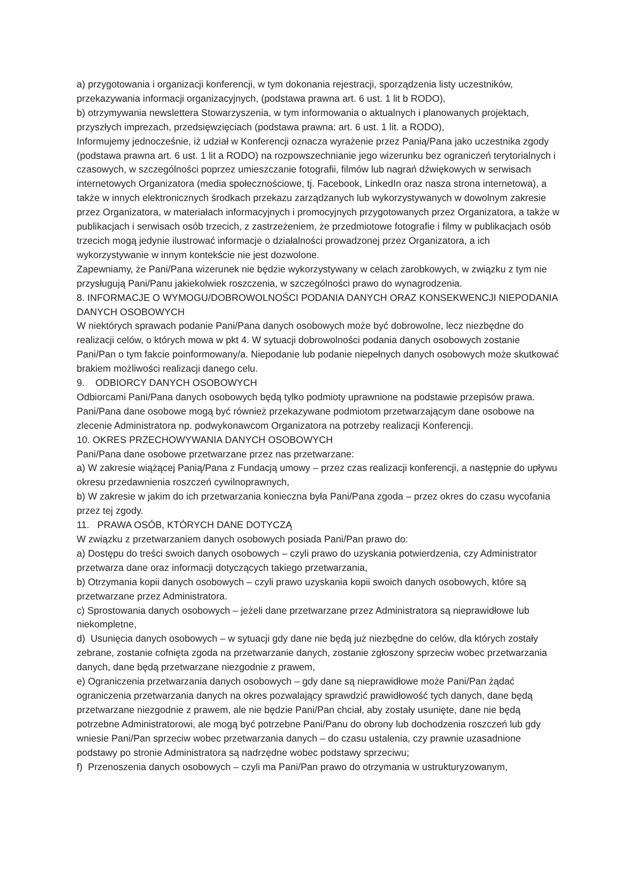a) przygotowania i organizacji konferencji, w tym dokonania rejestracji, sporządzenia listy uczestników, przekazywania informacji organizacyjnych, (podstawa prawna art. 6 ust. 1 lit b RODO),
b) otrzymywania newslettera Stowarzyszenia, w tym informowania o aktualnych i planowanych projektach, przyszłych imprezach, przedsięwzięciach (podstawa prawna: art. 6 ust. 1 lit. a RODO),
Informujemy jednocześnie, iż udział w Konferencji oznacza wyrażenie przez Panią/Pana jako uczestnika zgody (podstawa prawna art. 6 ust. 1 lit a RODO) na rozpowszechnianie jego wizerunku bez ograniczeń terytorialnych i czasowych, w szczególności poprzez umieszczanie fotografii, filmów lub nagrań dźwiękowych w serwisach internetowych Organizatora (media społecznościowe, tj. Facebook, LinkedIn oraz nasza strona internetowa), a także w innych elektronicznych środkach przekazu zarządzanych lub wykorzystywanych w dowolnym zakresie przez Organizatora, w materiałach informacyjnych i promocyjnych przygotowanych przez Organizatora, a także w publikacjach i serwisach osób trzecich, z zastrzeżeniem, że przedmiotowe fotografie i filmy w publikacjach osób trzecich mogą jedynie ilustrować informacje o działalności prowadzonej przez Organizatora, a ich wykorzystywanie w innym kontekście nie jest dozwolone.
Zapewniamy, że Pani/Pana wizerunek nie będzie wykorzystywany w celach zarobkowych, w związku z tym nie przysługują Pani/Panu jakiekolwiek roszczenia, w szczególności prawo do wynagrodzenia.
8. INFORMACJE O WYMOGU/DOBROWOLNOŚCI PODANIA DANYCH ORAZ KONSEKWENCJI NIEPODANIA DANYCH OSOBOWYCH
W niektórych sprawach podanie Pani/Pana danych osobowych może być dobrowolne, lecz niezbędne do realizacji celów, o których mowa w pkt 4. W sytuacji dobrowolności podania danych osobowych zostanie Pani/Pan o tym fakcie poinformowany/a. Niepodanie lub podanie niepełnych danych osobowych może skutkować brakiem możliwości realizacji danego celu.
9. ODBIORCY DANYCH OSOBOWYCH
Odbiorcami Pani/Pana danych osobowych będą tylko podmioty uprawnione na podstawie przepisów prawa. Pani/Pana dane osobowe mogą być również przekazywane podmiotom przetwarzającym dane osobowe na zlecenie Administratora np. podwykonawcom Organizatora na potrzeby realizacji Konferencji.
10. OKRES PRZECHOWYWANIA DANYCH OSOBOWYCH
Pani/Pana dane osobowe przetwarzane przez nas przetwarzane:
a) W zakresie wiążącej Panią/Pana z Fundacją umowy – przez czas realizacji konferencji, a następnie do upływu okresu przedawnienia roszczeń cywilnoprawnych,
b) W zakresie w jakim do ich przetwarzania konieczna była Pani/Pana zgoda – przez okres do czasu wycofania przez tej zgody.
11. PRAWA OSÓB, KTÓRYCH DANE DOTYCZĄ
W związku z przetwarzaniem danych osobowych posiada Pani/Pan prawo do:
a) Dostępu do treści swoich danych osobowych – czyli prawo do uzyskania potwierdzenia, czy Administrator przetwarza dane oraz informacji dotyczących takiego przetwarzania,
b) Otrzymania kopii danych osobowych – czyli prawo uzyskania kopii swoich danych osobowych, które są przetwarzane przez Administratora.
c) Sprostowania danych osobowych – jeżeli dane przetwarzane przez Administratora są nieprawidłowe lub niekompletne,
d) Usunięcia danych osobowych – w sytuacji gdy dane nie będą już niezbędne do celów, dla których zostały zebrane, zostanie cofnięta zgoda na przetwarzanie danych, zostanie zgłoszony sprzeciw wobec przetwarzania danych, dane będą przetwarzane niezgodnie z prawem,
e) Ograniczenia przetwarzania danych osobowych – gdy dane są nieprawidłowe może Pani/Pan żądać ograniczenia przetwarzania danych na okres pozwalający sprawdzić prawidłowość tych danych, dane będą przetwarzane niezgodnie z prawem, ale nie będzie Pani/Pan chciał, aby zostały usunięte, dane nie będą potrzebne Administratorowi, ale mogą być potrzebne Pani/Panu do obrony lub dochodzenia roszczeń lub gdy wniesie Pani/Pan sprzeciw wobec przetwarzania danych – do czasu ustalenia, czy prawnie uzasadnione podstawy po stronie Administratora są nadrzędne wobec podstawy sprzeciwu;
f) Przenoszenia danych osobowych – czyli ma Pani/Pan prawo do otrzymania w ustrukturyzowanym,